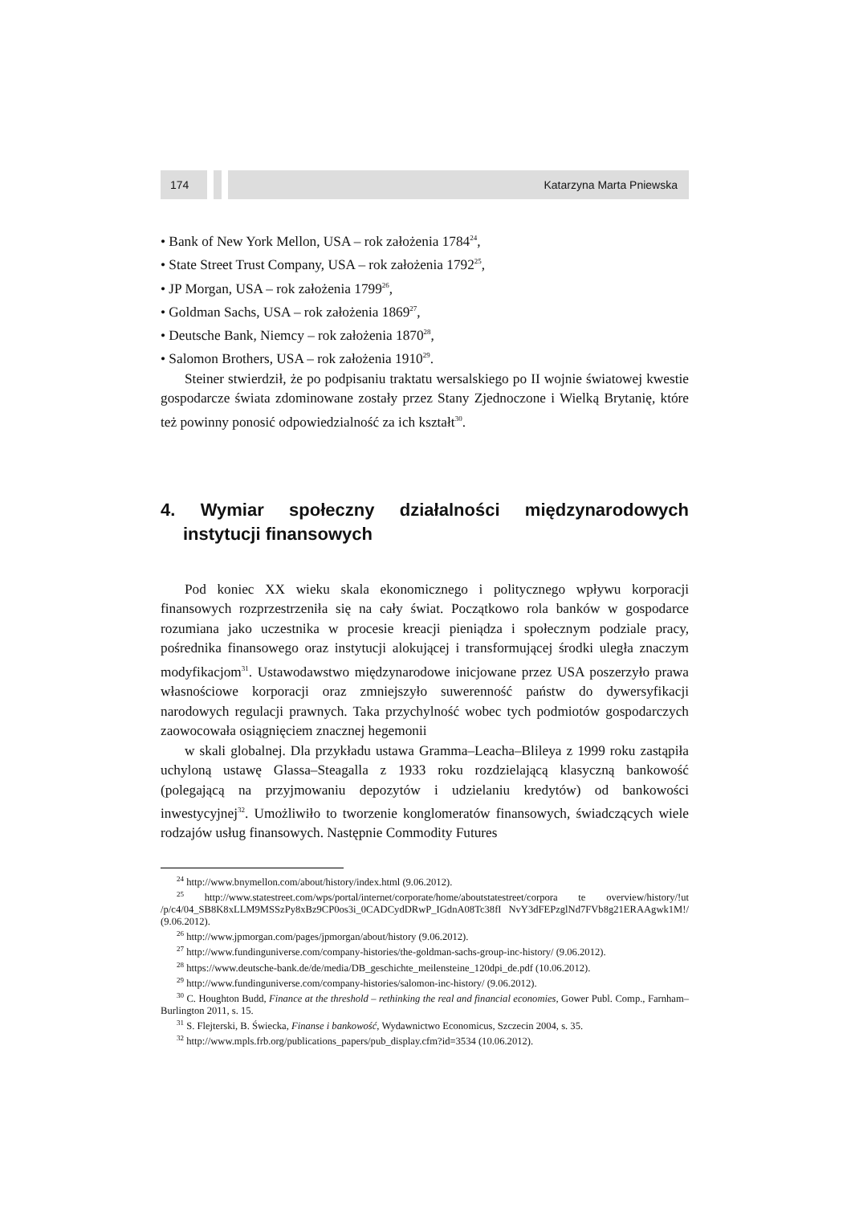174 Katarzyna Marta Pniewska
• Bank of New York Mellon, USA – rok założenia 1784<sup>24</sup>,
• State Street Trust Company, USA – rok założenia 1792<sup>25</sup>,
• JP Morgan, USA – rok założenia 1799<sup>26</sup>,
• Goldman Sachs, USA – rok założenia 1869<sup>27</sup>,
• Deutsche Bank, Niemcy – rok założenia 1870<sup>28</sup>,
• Salomon Brothers, USA – rok założenia 1910<sup>29</sup>.
Steiner stwierdził, że po podpisaniu traktatu wersalskiego po II wojnie światowej kwestie gospodarcze świata zdominowane zostały przez Stany Zjednoczone i Wielką Brytanię, które też powinny ponosić odpowiedzialność za ich kształt<sup>30</sup>.
4. Wymiar społeczny działalności międzynarodowych instytucji finansowych
Pod koniec XX wieku skala ekonomicznego i politycznego wpływu korporacji finansowych rozprzestrzeniła się na cały świat. Początkowo rola banków w gospodarce rozumiana jako uczestnika w procesie kreacji pieniądza i społecznym podziale pracy, pośrednika finansowego oraz instytucji alokującej i transformującej środki uległa znaczym modyfikacjom<sup>31</sup>. Ustawodawstwo międzynarodowe inicjowane przez USA poszerzyło prawa własnościowe korporacji oraz zmniejszyło suwerenność państw do dywersyfikacji narodowych regulacji prawnych. Taka przychylność wobec tych podmiotów gospodarczych zaowocowała osiągnięciem znacznej hegemonii
w skali globalnej. Dla przykładu ustawa Gramma–Leacha–Blileya z 1999 roku zastąpiła uchyloną ustawę Glassa–Steagalla z 1933 roku rozdzielającą klasyczną bankowość (polegającą na przyjmowaniu depozytów i udzielaniu kredytów) od bankowości inwestycyjnej<sup>32</sup>. Umożliwiło to tworzenie konglomeratów finansowych, świadczących wiele rodzajów usług finansowych. Następnie Commodity Futures
<sup>24</sup> http://www.bnymellon.com/about/history/index.html (9.06.2012).
<sup>25</sup> http://www.statestreet.com/wps/portal/internet/corporate/home/aboutstatestreet/corpora te overview/history/!ut /p/c4/04_SB8K8xLLM9MSSzPy8xBz9CP0os3i_0CADCydDRwP_IGdnA08Tc38fI NvY3dFEPzglNd7FVb8g21ERAAgwk1M!/ (9.06.2012).
<sup>26</sup> http://www.jpmorgan.com/pages/jpmorgan/about/history (9.06.2012).
<sup>27</sup> http://www.fundinguniverse.com/company-histories/the-goldman-sachs-group-inc-history/ (9.06.2012).
<sup>28</sup> https://www.deutsche-bank.de/de/media/DB_geschichte_meilensteine_120dpi_de.pdf (10.06.2012).
<sup>29</sup> http://www.fundinguniverse.com/company-histories/salomon-inc-history/ (9.06.2012).
<sup>30</sup> C. Houghton Budd, Finance at the threshold – rethinking the real and financial economies, Gower Publ. Comp., Farnham–Burlington 2011, s. 15.
<sup>31</sup> S. Flejterski, B. Świecka, Finanse i bankowość, Wydawnictwo Economicus, Szczecin 2004, s. 35.
<sup>32</sup> http://www.mpls.frb.org/publications_papers/pub_display.cfm?id=3534 (10.06.2012).